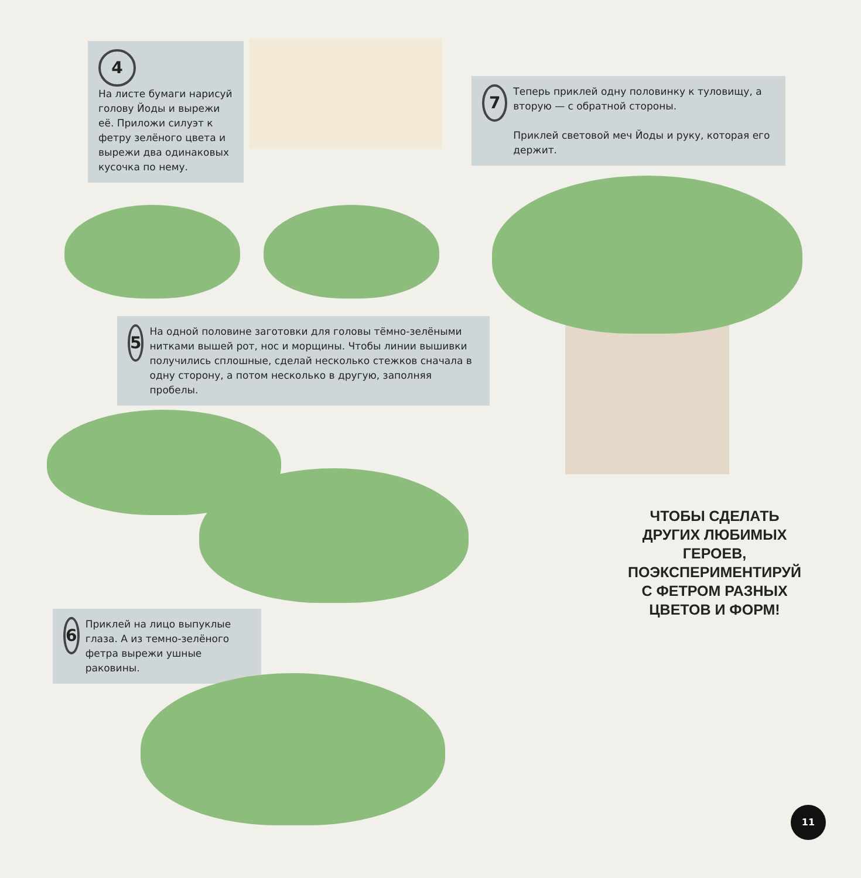4
На листе бумаги нарисуй голову Йоды и вырежи её. Приложи силуэт к фетру зелёного цвета и вырежи два одинаковых кусочка по нему.
5
На одной половине заготовки для головы тёмно-зелёными нитками вышей рот, нос и морщины. Чтобы линии вышивки получились сплошные, сделай несколько стежков сначала в одну сторону, а потом несколько в другую, заполняя пробелы.
7
Теперь приклей одну половинку к туловищу, а вторую — с обратной стороны.
Приклей световой меч Йоды и руку, которая его держит.
6
Приклей на лицо выпуклые глаза. А из темно-зелёного фетра вырежи ушные раковины.
ЧТОБЫ СДЕЛАТЬ ДРУГИХ ЛЮБИМЫХ ГЕРОЕВ, ПОЭКСПЕРИМЕНТИРУЙ С ФЕТРОМ РАЗНЫХ ЦВЕТОВ И ФОРМ!
11